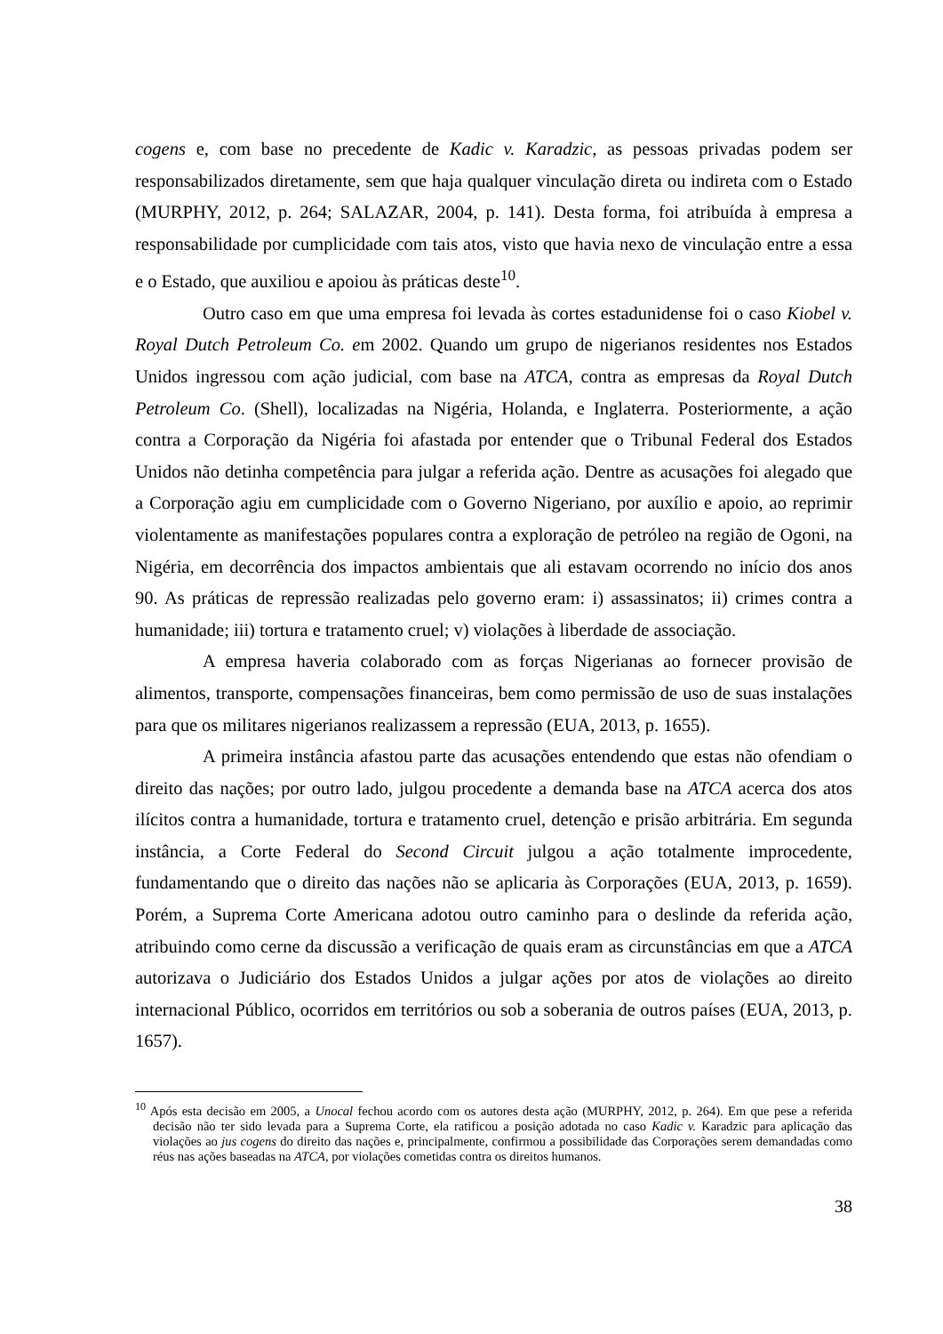cogens e, com base no precedente de Kadic v. Karadzic, as pessoas privadas podem ser responsabilizados diretamente, sem que haja qualquer vinculação direta ou indireta com o Estado (MURPHY, 2012, p. 264; SALAZAR, 2004, p. 141). Desta forma, foi atribuída à empresa a responsabilidade por cumplicidade com tais atos, visto que havia nexo de vinculação entre a essa e o Estado, que auxiliou e apoiou às práticas deste<sup>10</sup>.
Outro caso em que uma empresa foi levada às cortes estadunidense foi o caso Kiobel v. Royal Dutch Petroleum Co. em 2002. Quando um grupo de nigerianos residentes nos Estados Unidos ingressou com ação judicial, com base na ATCA, contra as empresas da Royal Dutch Petroleum Co. (Shell), localizadas na Nigéria, Holanda, e Inglaterra. Posteriormente, a ação contra a Corporação da Nigéria foi afastada por entender que o Tribunal Federal dos Estados Unidos não detinha competência para julgar a referida ação. Dentre as acusações foi alegado que a Corporação agiu em cumplicidade com o Governo Nigeriano, por auxílio e apoio, ao reprimir violentamente as manifestações populares contra a exploração de petróleo na região de Ogoni, na Nigéria, em decorrência dos impactos ambientais que ali estavam ocorrendo no início dos anos 90. As práticas de repressão realizadas pelo governo eram: i) assassinatos; ii) crimes contra a humanidade; iii) tortura e tratamento cruel; v) violações à liberdade de associação.
A empresa haveria colaborado com as forças Nigerianas ao fornecer provisão de alimentos, transporte, compensações financeiras, bem como permissão de uso de suas instalações para que os militares nigerianos realizassem a repressão (EUA, 2013, p. 1655).
A primeira instância afastou parte das acusações entendendo que estas não ofendiam o direito das nações; por outro lado, julgou procedente a demanda base na ATCA acerca dos atos ilícitos contra a humanidade, tortura e tratamento cruel, detenção e prisão arbitrária. Em segunda instância, a Corte Federal do Second Circuit julgou a ação totalmente improcedente, fundamentando que o direito das nações não se aplicaria às Corporações (EUA, 2013, p. 1659). Porém, a Suprema Corte Americana adotou outro caminho para o deslinde da referida ação, atribuindo como cerne da discussão a verificação de quais eram as circunstâncias em que a ATCA autorizava o Judiciário dos Estados Unidos a julgar ações por atos de violações ao direito internacional Público, ocorridos em territórios ou sob a soberania de outros países (EUA, 2013, p. 1657).
<sup>10</sup> Após esta decisão em 2005, a Unocal fechou acordo com os autores desta ação (MURPHY, 2012, p. 264). Em que pese a referida decisão não ter sido levada para a Suprema Corte, ela ratificou a posição adotada no caso Kadic v. Karadzic para aplicação das violações ao jus cogens do direito das nações e, principalmente, confirmou a possibilidade das Corporações serem demandadas como réus nas ações baseadas na ATCA, por violações cometidas contra os direitos humanos.
38